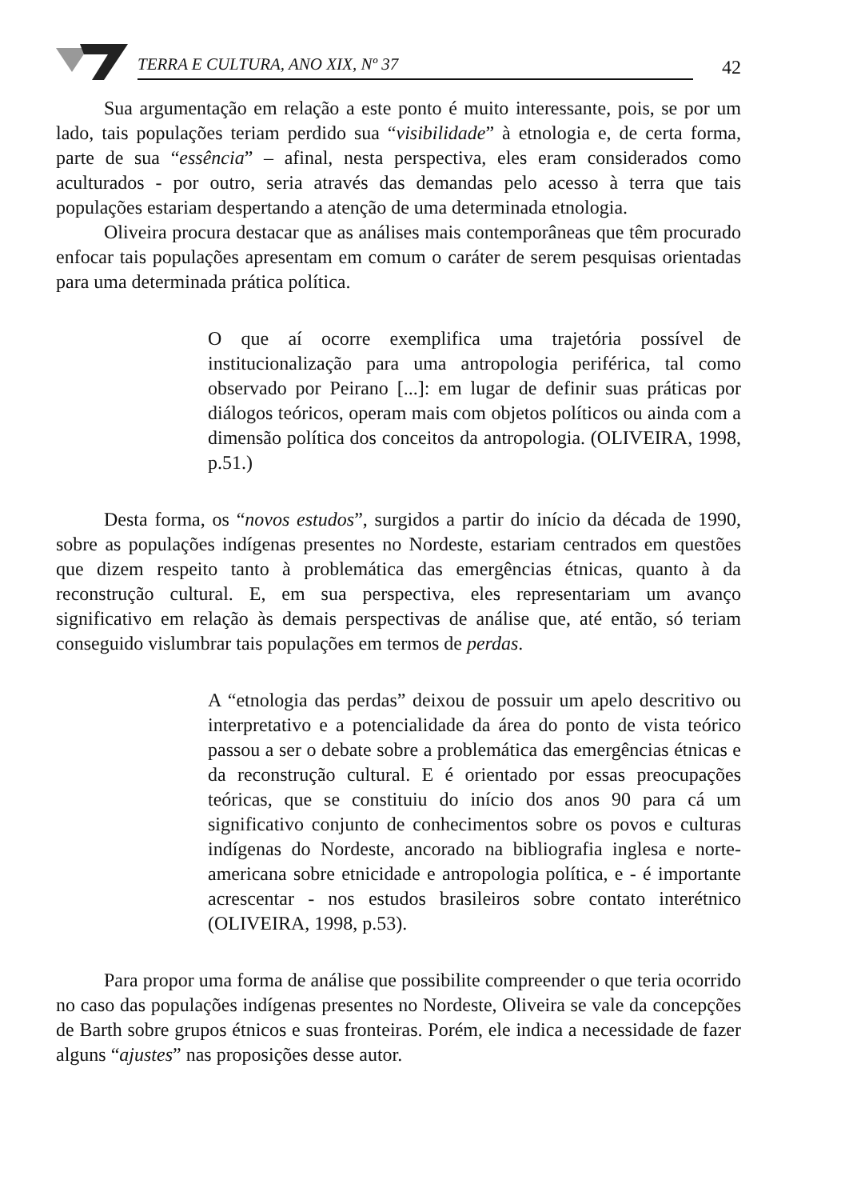TERRA E CULTURA, ANO XIX, Nº 37
42
Sua argumentação em relação a este ponto é muito interessante, pois, se por um lado, tais populações teriam perdido sua “visibilidade” à etnologia e, de certa forma, parte de sua “essência” – afinal, nesta perspectiva, eles eram considerados como aculturados - por outro, seria através das demandas pelo acesso à terra que tais populações estariam despertando a atenção de uma determinada etnologia.
Oliveira procura destacar que as análises mais contemporâneas que têm procurado enfocar tais populações apresentam em comum o caráter de serem pesquisas orientadas para uma determinada prática política.
O que aí ocorre exemplifica uma trajetória possível de institucionalização para uma antropologia periférica, tal como observado por Peirano [...]: em lugar de definir suas práticas por diálogos teóricos, operam mais com objetos políticos ou ainda com a dimensão política dos conceitos da antropologia. (OLIVEIRA, 1998, p.51.)
Desta forma, os “novos estudos”, surgidos a partir do início da década de 1990, sobre as populações indígenas presentes no Nordeste, estariam centrados em questões que dizem respeito tanto à problemática das emergências étnicas, quanto à da reconstrução cultural. E, em sua perspectiva, eles representariam um avanço significativo em relação às demais perspectivas de análise que, até então, só teriam conseguido vislumbrar tais populações em termos de perdas.
A “etnologia das perdas” deixou de possuir um apelo descritivo ou interpretativo e a potencialidade da área do ponto de vista teórico passou a ser o debate sobre a problemática das emergências étnicas e da reconstrução cultural. E é orientado por essas preocupações teóricas, que se constituiu do início dos anos 90 para cá um significativo conjunto de conhecimentos sobre os povos e culturas indígenas do Nordeste, ancorado na bibliografia inglesa e norte-americana sobre etnicidade e antropologia política, e - é importante acrescentar - nos estudos brasileiros sobre contato interétnico (OLIVEIRA, 1998, p.53).
Para propor uma forma de análise que possibilite compreender o que teria ocorrido no caso das populações indígenas presentes no Nordeste, Oliveira se vale da concepções de Barth sobre grupos étnicos e suas fronteiras. Porém, ele indica a necessidade de fazer alguns “ajustes” nas proposições desse autor.